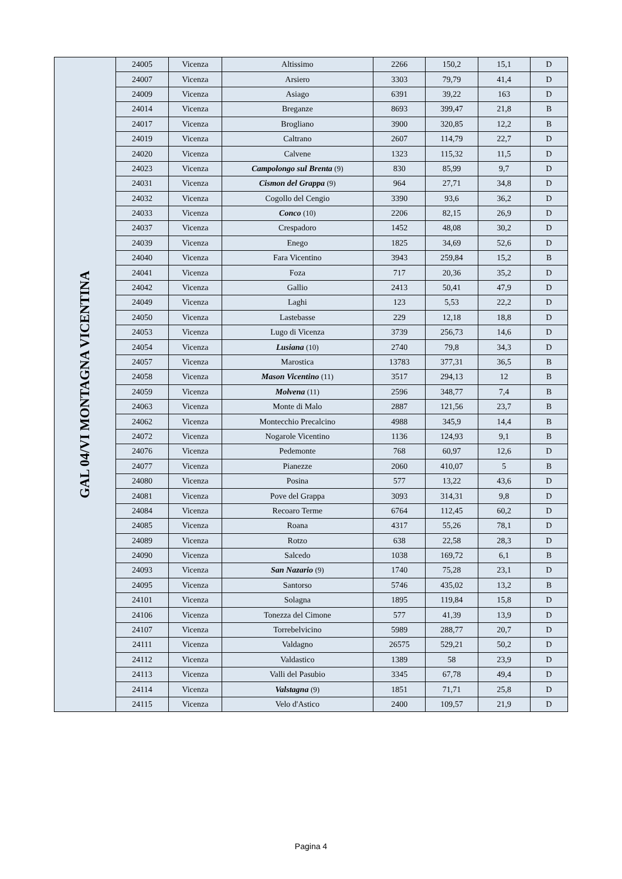| GAL 04/VI MONTAGNA VICENTINA | 24005 | Vicenza | Altissimo | 2266 | 150,2 | 15,1 | D |
| | 24007 | Vicenza | Arsiero | 3303 | 79,79 | 41,4 | D |
| | 24009 | Vicenza | Asiago | 6391 | 39,22 | 163 | D |
| | 24014 | Vicenza | Breganze | 8693 | 399,47 | 21,8 | B |
| | 24017 | Vicenza | Brogliano | 3900 | 320,85 | 12,2 | B |
| | 24019 | Vicenza | Caltrano | 2607 | 114,79 | 22,7 | D |
| | 24020 | Vicenza | Calvene | 1323 | 115,32 | 11,5 | D |
| | 24023 | Vicenza | Campolongo sul Brenta (9) | 830 | 85,99 | 9,7 | D |
| | 24031 | Vicenza | Cismon del Grappa (9) | 964 | 27,71 | 34,8 | D |
| | 24032 | Vicenza | Cogollo del Cengio | 3390 | 93,6 | 36,2 | D |
| | 24033 | Vicenza | Conco (10) | 2206 | 82,15 | 26,9 | D |
| | 24037 | Vicenza | Crespadoro | 1452 | 48,08 | 30,2 | D |
| | 24039 | Vicenza | Enego | 1825 | 34,69 | 52,6 | D |
| | 24040 | Vicenza | Fara Vicentino | 3943 | 259,84 | 15,2 | B |
| | 24041 | Vicenza | Foza | 717 | 20,36 | 35,2 | D |
| | 24042 | Vicenza | Gallio | 2413 | 50,41 | 47,9 | D |
| | 24049 | Vicenza | Laghi | 123 | 5,53 | 22,2 | D |
| | 24050 | Vicenza | Lastebasse | 229 | 12,18 | 18,8 | D |
| | 24053 | Vicenza | Lugo di Vicenza | 3739 | 256,73 | 14,6 | D |
| | 24054 | Vicenza | Lusiana (10) | 2740 | 79,8 | 34,3 | D |
| | 24057 | Vicenza | Marostica | 13783 | 377,31 | 36,5 | B |
| | 24058 | Vicenza | Mason Vicentino (11) | 3517 | 294,13 | 12 | B |
| | 24059 | Vicenza | Molvena (11) | 2596 | 348,77 | 7,4 | B |
| | 24063 | Vicenza | Monte di Malo | 2887 | 121,56 | 23,7 | B |
| | 24062 | Vicenza | Montecchio Precalcino | 4988 | 345,9 | 14,4 | B |
| | 24072 | Vicenza | Nogarole Vicentino | 1136 | 124,93 | 9,1 | B |
| | 24076 | Vicenza | Pedemonte | 768 | 60,97 | 12,6 | D |
| | 24077 | Vicenza | Pianezze | 2060 | 410,07 | 5 | B |
| | 24080 | Vicenza | Posina | 577 | 13,22 | 43,6 | D |
| | 24081 | Vicenza | Pove del Grappa | 3093 | 314,31 | 9,8 | D |
| | 24084 | Vicenza | Recoaro Terme | 6764 | 112,45 | 60,2 | D |
| | 24085 | Vicenza | Roana | 4317 | 55,26 | 78,1 | D |
| | 24089 | Vicenza | Rotzo | 638 | 22,58 | 28,3 | D |
| | 24090 | Vicenza | Salcedo | 1038 | 169,72 | 6,1 | B |
| | 24093 | Vicenza | San Nazario (9) | 1740 | 75,28 | 23,1 | D |
| | 24095 | Vicenza | Santorso | 5746 | 435,02 | 13,2 | B |
| | 24101 | Vicenza | Solagna | 1895 | 119,84 | 15,8 | D |
| | 24106 | Vicenza | Tonezza del Cimone | 577 | 41,39 | 13,9 | D |
| | 24107 | Vicenza | Torrebelvicino | 5989 | 288,77 | 20,7 | D |
| | 24111 | Vicenza | Valdagno | 26575 | 529,21 | 50,2 | D |
| | 24112 | Vicenza | Valdastico | 1389 | 58 | 23,9 | D |
| | 24113 | Vicenza | Valli del Pasubio | 3345 | 67,78 | 49,4 | D |
| | 24114 | Vicenza | Valstagna (9) | 1851 | 71,71 | 25,8 | D |
| | 24115 | Vicenza | Velo d'Astico | 2400 | 109,57 | 21,9 | D |
Pagina 4